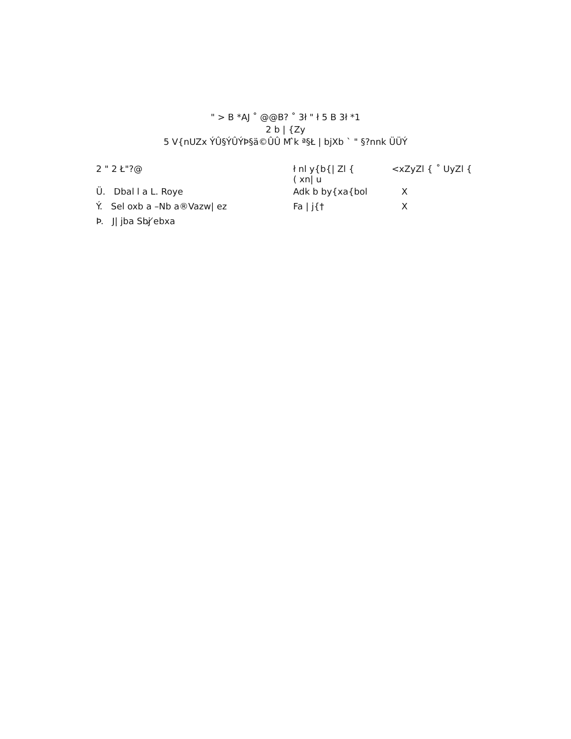" > B *AJ ˚ @@B? ˚ 3ł " ł 5 B 3ł *1
2 b | {Zy
5 V{nUZx ÝÛ§ÝÛÝÞ§ä©ÛÛ M ̂k ª§Ł | bjXb ` " §?nnk ÜÜÝ
| 2 " 2 Ł"?@ | ł nl y{b{/ Zl { ( xn/ u | <xZyZl { | ˚ UyZl { |
| --- | --- | --- | --- |
| Ü. Dbal l a L. Roye | Adk b by{xa{bol | X | |
| Ý. Sel oxb a –Nb a®Vazw/ ez | Fa / j{† | X | |
| Þ. J/ jba Sbj ̸ebxa | | | |